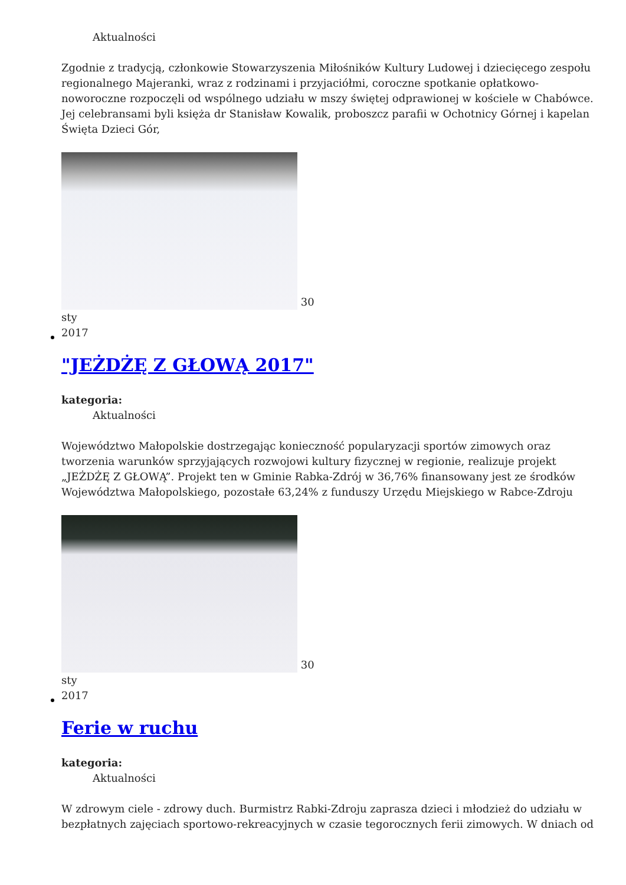Aktualności
Zgodnie z tradycją, członkowie Stowarzyszenia Miłośników Kultury Ludowej i dziecięcego zespołu regionalnego Majeranki, wraz z rodzinami i przyjaciółmi, coroczne spotkanie opłatkowo-noworoczne rozpoczęli od wspólnego udziału w mszy świętej odprawionej w kościele w Chabówce. Jej celebransami byli księża dr Stanisław Kowalik, proboszcz parafii w Ochotnicy Górnej i kapelan Święta Dzieci Gór,
30
sty
2017
"JEŻDŻĘ Z GŁOWĄ 2017"
kategoria:
Aktualności
Województwo Małopolskie dostrzegając konieczność popularyzacji sportów zimowych oraz tworzenia warunków sprzyjających rozwojowi kultury fizycznej w regionie, realizuje projekt „JEŻDŻĘ Z GŁOWĄ”. Projekt ten w Gminie Rabka-Zdrój w 36,76% finansowany jest ze środków Województwa Małopolskiego, pozostałe 63,24% z funduszy Urzędu Miejskiego w Rabce-Zdroju
30
sty
2017
Ferie w ruchu
kategoria:
Aktualności
W zdrowym ciele - zdrowy duch. Burmistrz Rabki-Zdroju zaprasza dzieci i młodzież do udziału w bezpłatnych zajęciach sportowo-rekreacyjnych w czasie tegorocznych ferii zimowych. W dniach od